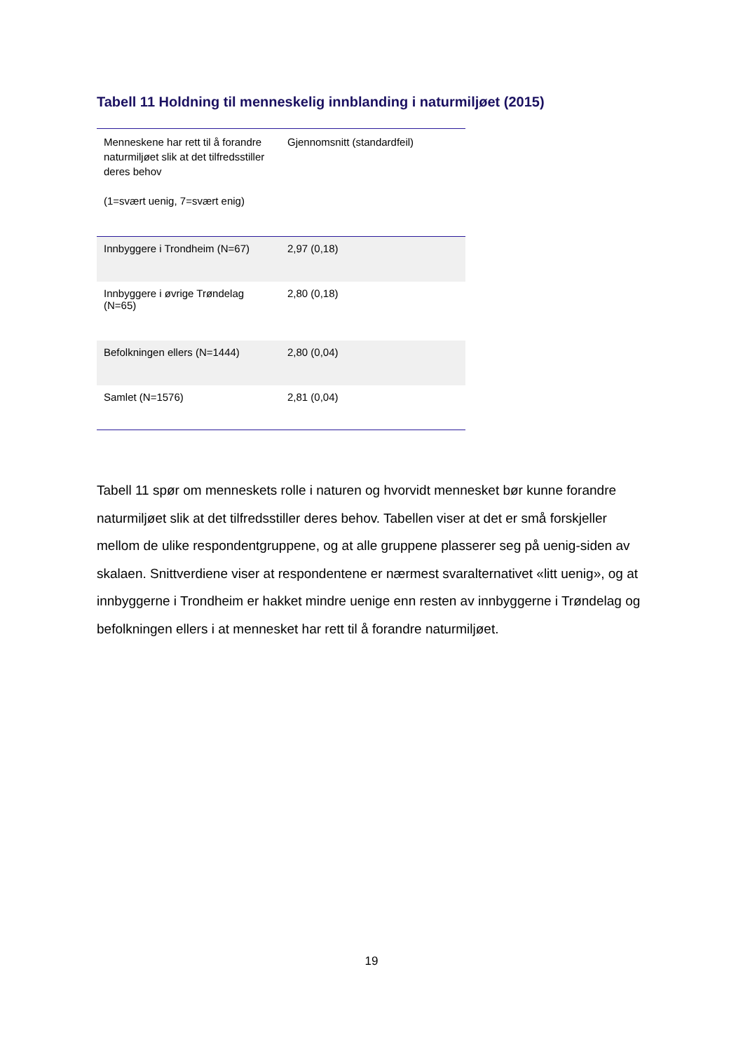Tabell 11 Holdning til menneskelig innblanding i naturmiljøet (2015)
| Menneskene har rett til å forandre naturmiljøet slik at det tilfredsstiller deres behov (1=svært uenig, 7=svært enig) | Gjennomsnitt (standardfeil) |
| --- | --- |
| Innbyggere i Trondheim (N=67) | 2,97 (0,18) |
| Innbyggere i øvrige Trøndelag (N=65) | 2,80 (0,18) |
| Befolkningen ellers (N=1444) | 2,80 (0,04) |
| Samlet (N=1576) | 2,81 (0,04) |
Tabell 11 spør om menneskets rolle i naturen og hvorvidt mennesket bør kunne forandre naturmiljøet slik at det tilfredsstiller deres behov. Tabellen viser at det er små forskjeller mellom de ulike respondentgruppene, og at alle gruppene plasserer seg på uenig-siden av skalaen. Snittverdiene viser at respondentene er nærmest svaralternativet «litt uenig», og at innbyggerne i Trondheim er hakket mindre uenige enn resten av innbyggerne i Trøndelag og befolkningen ellers i at mennesket har rett til å forandre naturmiljøet.
19